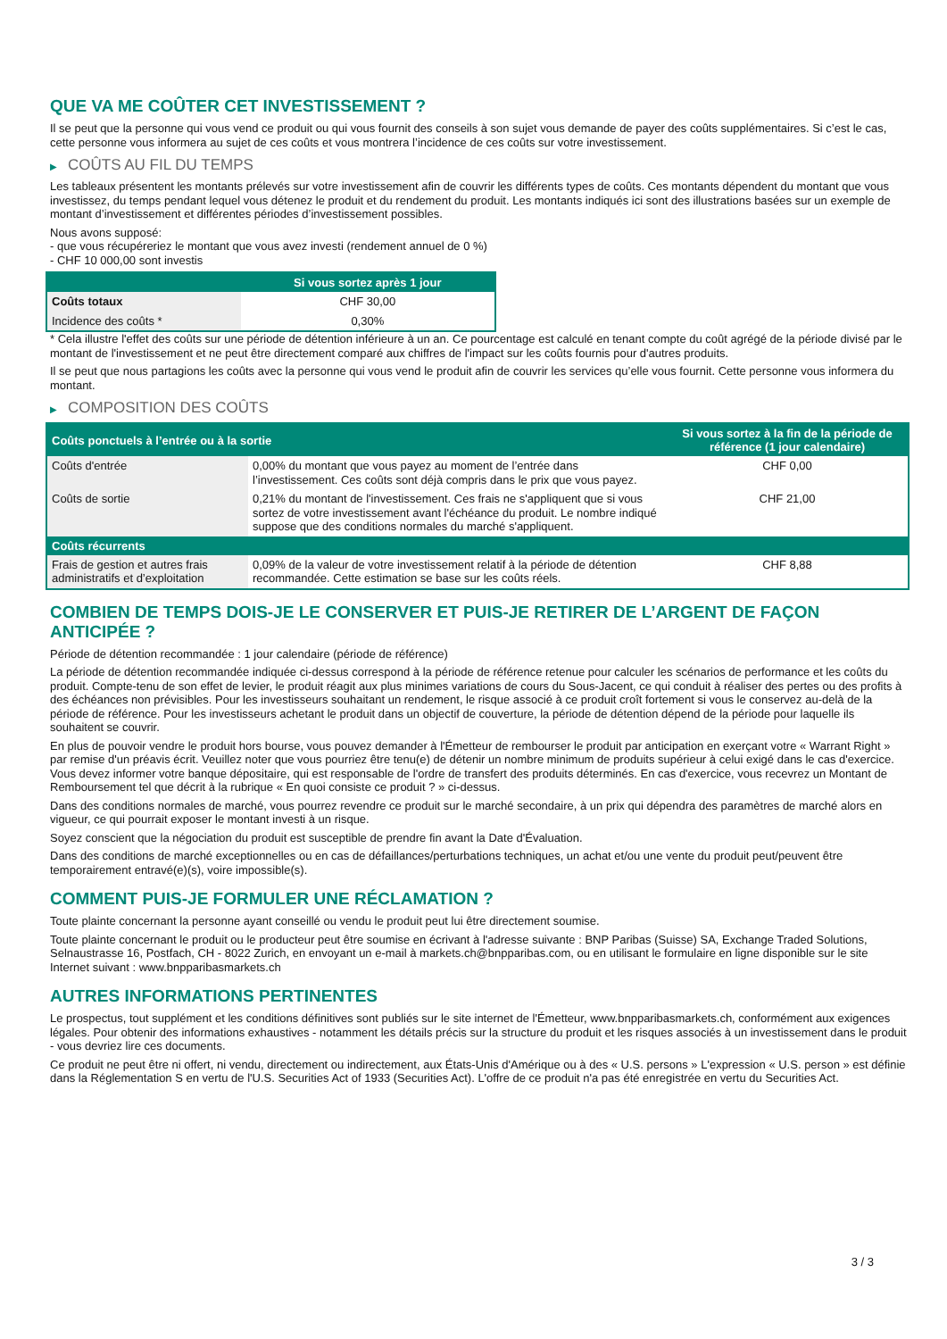QUE VA ME COÛTER CET INVESTISSEMENT ?
Il se peut que la personne qui vous vend ce produit ou qui vous fournit des conseils à son sujet vous demande de payer des coûts supplémentaires. Si c’est le cas, cette personne vous informera au sujet de ces coûts et vous montrera l’incidence de ces coûts sur votre investissement.
▶ COÛTS AU FIL DU TEMPS
Les tableaux présentent les montants prélevés sur votre investissement afin de couvrir les différents types de coûts. Ces montants dépendent du montant que vous investissez, du temps pendant lequel vous détenez le produit et du rendement du produit. Les montants indiqués ici sont des illustrations basées sur un exemple de montant d’investissement et différentes périodes d’investissement possibles.
Nous avons supposé:
- que vous récupéreriez le montant que vous avez investi (rendement annuel de 0 %)
- CHF 10 000,00 sont investis
| | Si vous sortez après 1 jour |
| --- | --- |
| Coûts totaux | CHF 30,00 |
| Incidence des coûts * | 0,30% |
* Cela illustre l'effet des coûts sur une période de détention inférieure à un an. Ce pourcentage est calculé en tenant compte du coût agrégé de la période divisé par le montant de l'investissement et ne peut être directement comparé aux chiffres de l'impact sur les coûts fournis pour d'autres produits.
Il se peut que nous partagions les coûts avec la personne qui vous vend le produit afin de couvrir les services qu’elle vous fournit. Cette personne vous informera du montant.
▶ COMPOSITION DES COÛTS
| Coûts ponctuels à l’entrée ou à la sortie | | Si vous sortez à la fin de la période de référence (1 jour calendaire) |
| --- | --- | --- |
| Coûts d'entrée | 0,00% du montant que vous payez au moment de l’entrée dans l’investissement. Ces coûts sont déjà compris dans le prix que vous payez. | CHF 0,00 |
| Coûts de sortie | 0,21% du montant de l'investissement. Ces frais ne s'appliquent que si vous sortez de votre investissement avant l'échéance du produit. Le nombre indiqué suppose que des conditions normales du marché s'appliquent. | CHF 21,00 |
| Coûts récurrents | | |
| Frais de gestion et autres frais administratifs et d’exploitation | 0,09% de la valeur de votre investissement relatif à la période de détention recommandée. Cette estimation se base sur les coûts réels. | CHF 8,88 |
COMBIEN DE TEMPS DOIS-JE LE CONSERVER ET PUIS-JE RETIRER DE L’ARGENT DE FAÇON ANTICIPÉE ?
Période de détention recommandée : 1 jour calendaire (période de référence)
La période de détention recommandée indiquée ci-dessus correspond à la période de référence retenue pour calculer les scénarios de performance et les coûts du produit. Compte-tenu de son effet de levier, le produit réagit aux plus minimes variations de cours du Sous-Jacent, ce qui conduit à réaliser des pertes ou des profits à des échéances non prévisibles. Pour les investisseurs souhaitant un rendement, le risque associé à ce produit croît fortement si vous le conservez au-delà de la période de référence. Pour les investisseurs achetant le produit dans un objectif de couverture, la période de détention dépend de la période pour laquelle ils souhaitent se couvrir.
En plus de pouvoir vendre le produit hors bourse, vous pouvez demander à l'Émetteur de rembourser le produit par anticipation en exerçant votre « Warrant Right » par remise d'un préavis écrit. Veuillez noter que vous pourriez être tenu(e) de détenir un nombre minimum de produits supérieur à celui exigé dans le cas d'exercice. Vous devez informer votre banque dépositaire, qui est responsable de l'ordre de transfert des produits déterminés. En cas d'exercice, vous recevrez un Montant de Remboursement tel que décrit à la rubrique « En quoi consiste ce produit ? » ci-dessus.
Dans des conditions normales de marché, vous pourrez revendre ce produit sur le marché secondaire, à un prix qui dépendra des paramètres de marché alors en vigueur, ce qui pourrait exposer le montant investi à un risque.
Soyez conscient que la négociation du produit est susceptible de prendre fin avant la Date d'Évaluation.
Dans des conditions de marché exceptionnelles ou en cas de défaillances/perturbations techniques, un achat et/ou une vente du produit peut/peuvent être temporairement entravé(e)(s), voire impossible(s).
COMMENT PUIS-JE FORMULER UNE RÉCLAMATION ?
Toute plainte concernant la personne ayant conseillé ou vendu le produit peut lui être directement soumise.
Toute plainte concernant le produit ou le producteur peut être soumise en écrivant à l'adresse suivante : BNP Paribas (Suisse) SA, Exchange Traded Solutions, Selnaustrasse 16, Postfach, CH - 8022 Zurich, en envoyant un e-mail à markets.ch@bnpparibas.com, ou en utilisant le formulaire en ligne disponible sur le site Internet suivant : www.bnpparibasmarkets.ch
AUTRES INFORMATIONS PERTINENTES
Le prospectus, tout supplément et les conditions définitives sont publiés sur le site internet de l'Émetteur, www.bnpparibasmarkets.ch, conformément aux exigences légales. Pour obtenir des informations exhaustives - notamment les détails précis sur la structure du produit et les risques associés à un investissement dans le produit - vous devriez lire ces documents.
Ce produit ne peut être ni offert, ni vendu, directement ou indirectement, aux États-Unis d'Amérique ou à des « U.S. persons » L'expression « U.S. person » est définie dans la Réglementation S en vertu de l'U.S. Securities Act of 1933 (Securities Act). L'offre de ce produit n'a pas été enregistrée en vertu du Securities Act.
3 / 3